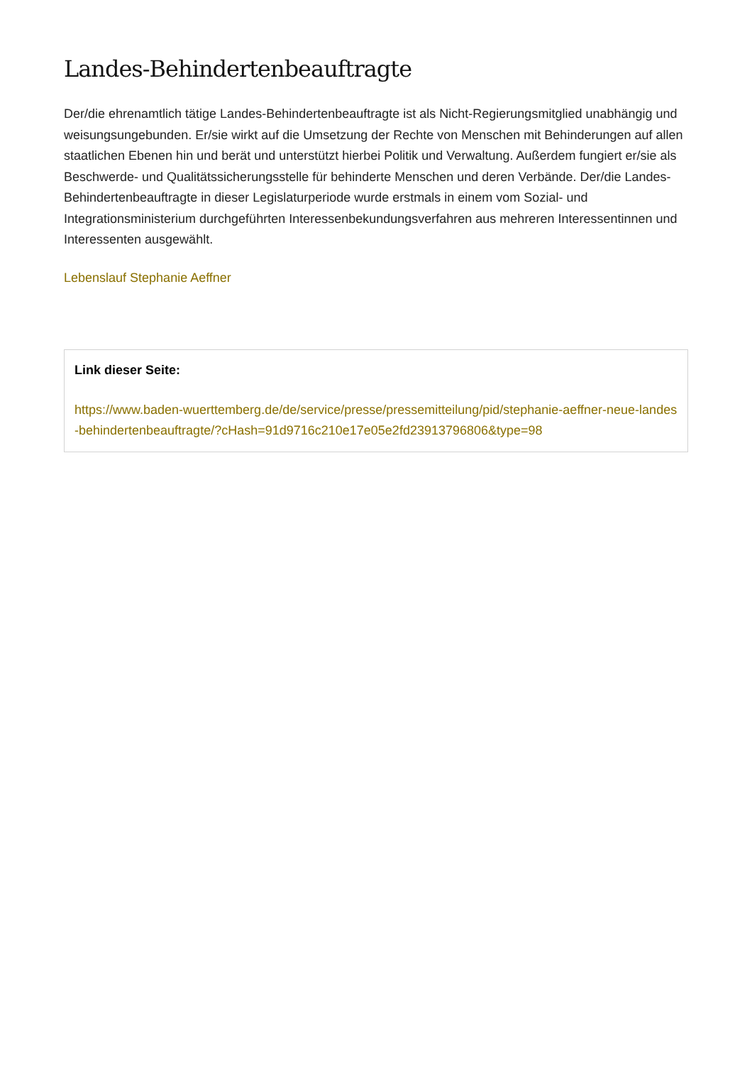Landes-Behindertenbeauftragte
Der/die ehrenamtlich tätige Landes-Behindertenbeauftragte ist als Nicht-Regierungsmitglied unabhängig und weisungsungebunden. Er/sie wirkt auf die Umsetzung der Rechte von Menschen mit Behinderungen auf allen staatlichen Ebenen hin und berät und unterstützt hierbei Politik und Verwaltung. Außerdem fungiert er/sie als Beschwerde- und Qualitätssicherungsstelle für behinderte Menschen und deren Verbände. Der/die Landes-Behindertenbeauftragte in dieser Legislaturperiode wurde erstmals in einem vom Sozial- und Integrationsministerium durchgeführten Interessenbekundungsverfahren aus mehreren Interessentinnen und Interessenten ausgewählt.
Lebenslauf Stephanie Aeffner
Link dieser Seite:
https://www.baden-wuerttemberg.de/de/service/presse/pressemitteilung/pid/stephanie-aeffner-neue-landes-behindertenbeauftragte/?cHash=91d9716c210e17e05e2fd23913796806&type=98